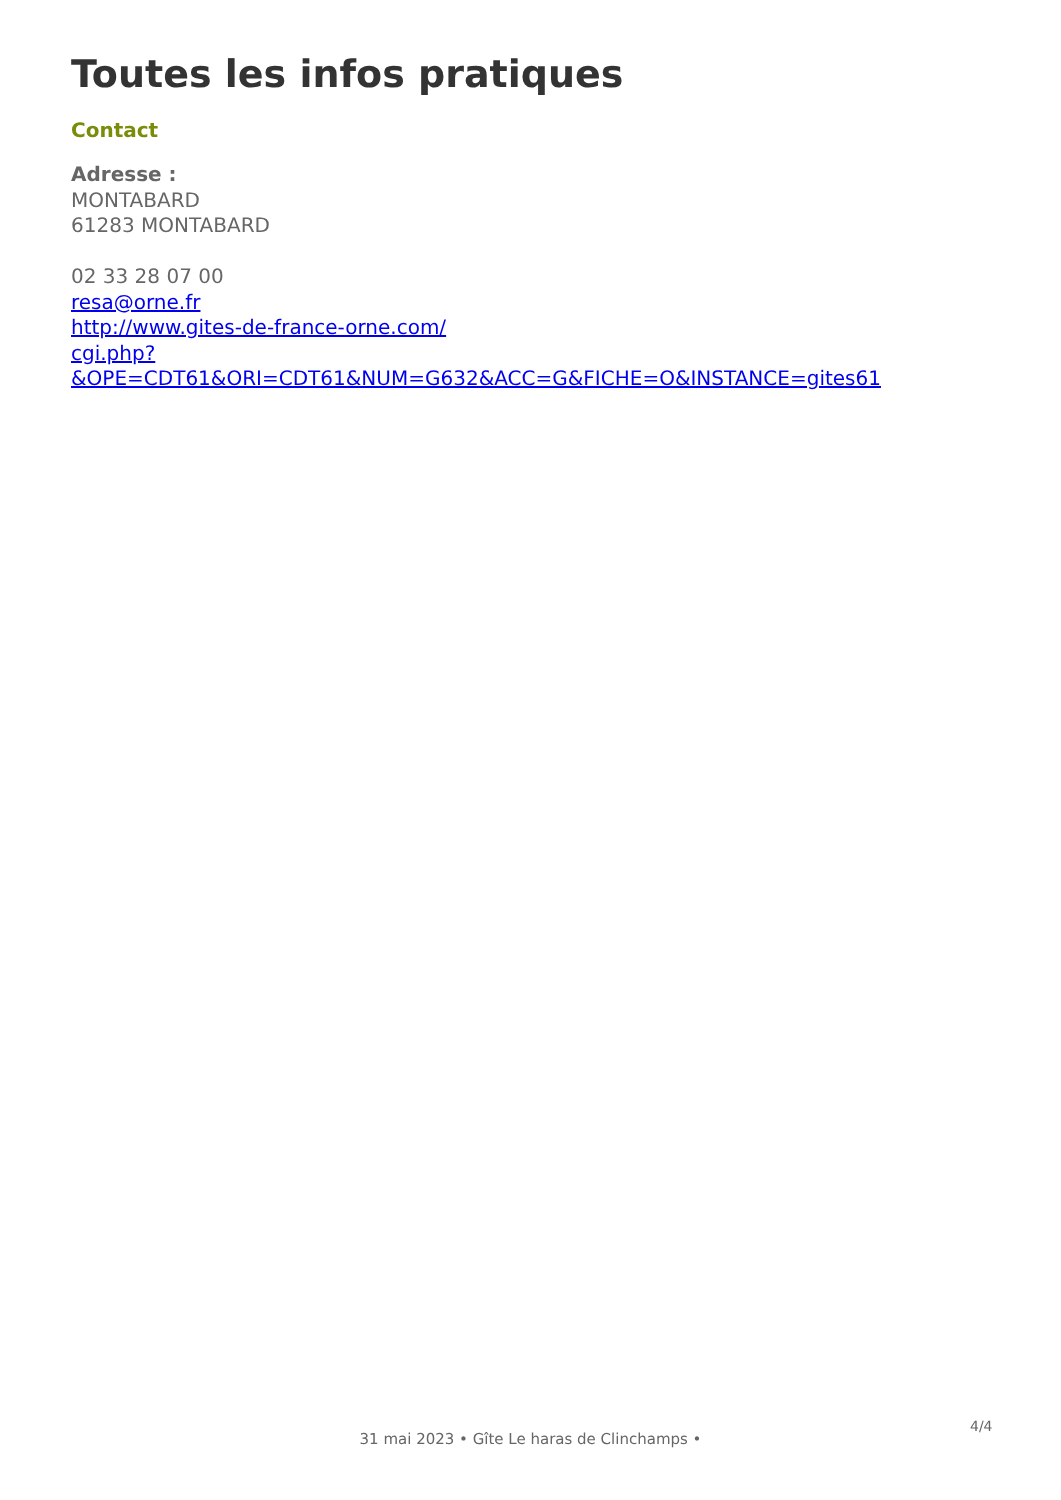Toutes les infos pratiques
Contact
Adresse :
MONTABARD
61283 MONTABARD
02 33 28 07 00
resa@orne.fr
http://www.gites-de-france-orne.com/
cgi.php?
&OPE=CDT61&ORI=CDT61&NUM=G632&ACC=G&FICHE=O&INSTANCE=gites61
4/4
31 mai 2023 • Gîte Le haras de Clinchamps •